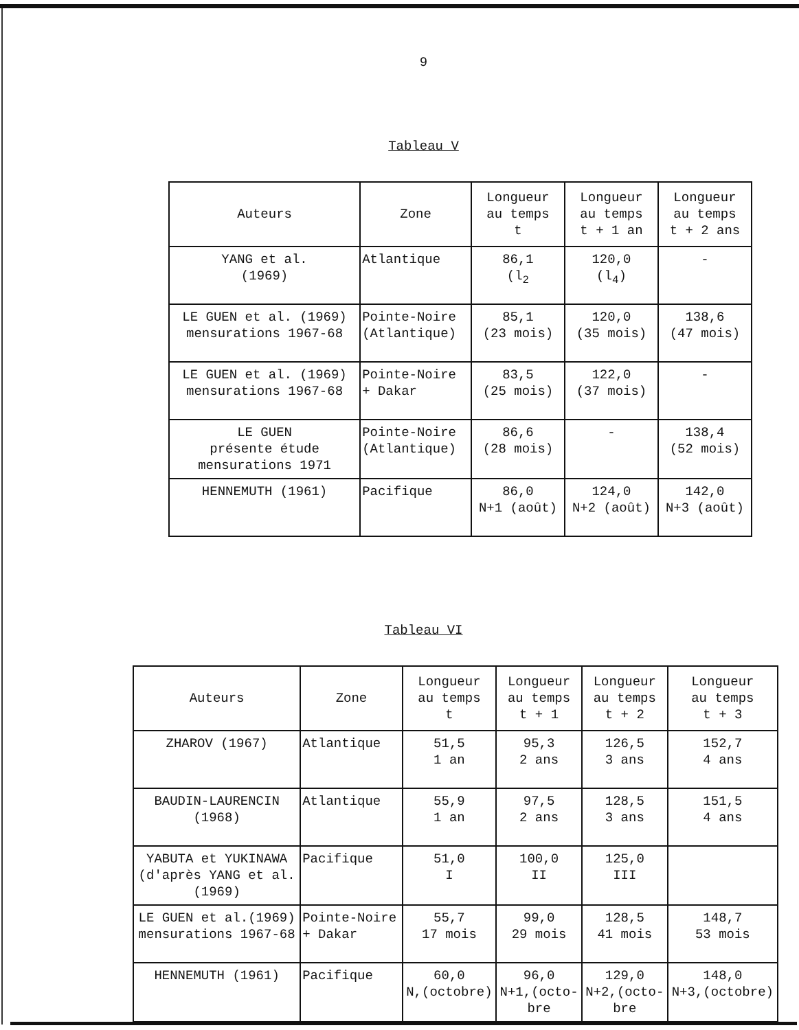9
Tableau V
| Auteurs | Zone | Longueur au temps t | Longueur au temps t + 1 an | Longueur au temps t + 2 ans |
| --- | --- | --- | --- | --- |
| YANG et al. (1969) | Atlantique | 86,1 (l<sub>2</sub> | 120,0 (l<sub>4</sub>) | - |
| LE GUEN et al. (1969) mensurations 1967-68 | Pointe-Noire (Atlantique) | 85,1 (23 mois) | 120,0 (35 mois) | 138,6 (47 mois) |
| LE GUEN et al. (1969) mensurations 1967-68 | Pointe-Noire + Dakar | 83,5 (25 mois) | 122,0 (37 mois) | - |
| LE GUEN présente étude mensurations 1971 | Pointe-Noire (Atlantique) | 86,6 (28 mois) | - | 138,4 (52 mois) |
| HENNEMUTH (1961) | Pacifique | 86,0 N+1 (août) | 124,0 N+2 (août) | 142,0 N+3 (août) |
Tableau VI
| Auteurs | Zone | Longueur au temps t | Longueur au temps t + 1 | Longueur au temps t + 2 | Longueur au temps t + 3 |
| --- | --- | --- | --- | --- | --- |
| ZHAROV (1967) | Atlantique | 51,5 1 an | 95,3 2 ans | 126,5 3 ans | 152,7 4 ans |
| BAUDIN-LAURENCIN (1968) | Atlantique | 55,9 1 an | 97,5 2 ans | 128,5 3 ans | 151,5 4 ans |
| YABUTA et YUKINAWA (d'après YANG et al. (1969) | Pacifique | 51,0 I | 100,0 II | 125,0 III | |
| LE GUEN et al.(1969) mensurations 1967-68 | Pointe-Noire + Dakar | 55,7 17 mois | 99,0 29 mois | 128,5 41 mois | 148,7 53 mois |
| HENNEMUTH (1961) | Pacifique | 60,0 N,(octobre) | 96,0 N+1,(octo- bre | 129,0 N+2,(octo- bre | 148,0 N+3,(octobre) |